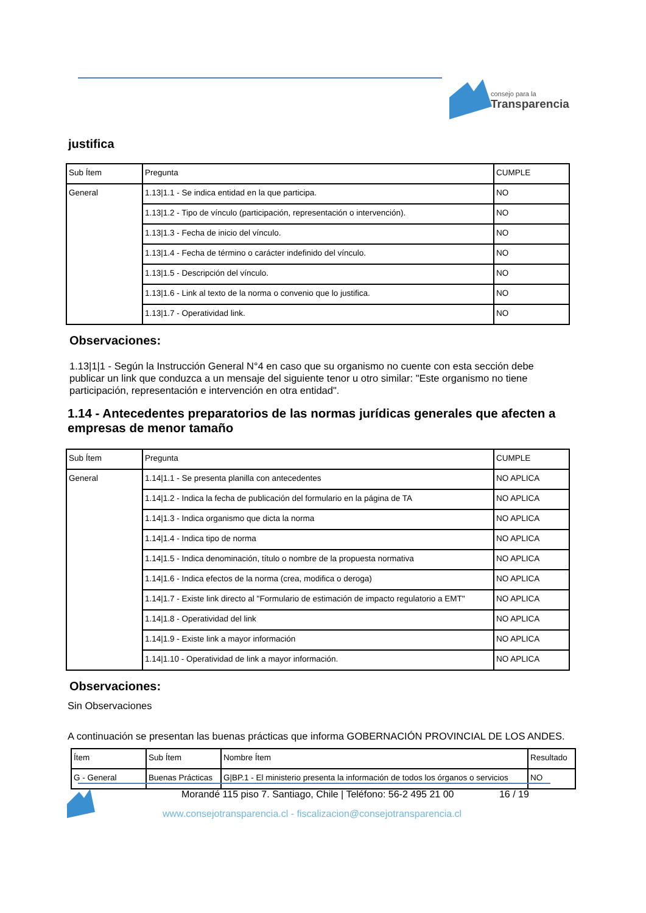consejo para la
Transparencia
justifica
| Sub Ítem | Pregunta | CUMPLE |
| General | 1.13/1.1 - Se indica entidad en la que participa. | NO |
| | 1.13/1.2 - Tipo de vínculo (participación, representación o intervención). | NO |
| | 1.13/1.3 - Fecha de inicio del vínculo. | NO |
| | 1.13/1.4 - Fecha de término o carácter indefinido del vínculo. | NO |
| | 1.13/1.5 - Descripción del vínculo. | NO |
| | 1.13/1.6 - Link al texto de la norma o convenio que lo justifica. | NO |
| | 1.13/1.7 - Operatividad link. | NO |
Observaciones:
1.13|1|1 - Según la Instrucción General N°4 en caso que su organismo no cuente con esta sección debe publicar un link que conduzca a un mensaje del siguiente tenor u otro similar: "Este organismo no tiene participación, representación e intervención en otra entidad".
1.14 - Antecedentes preparatorios de las normas jurídicas generales que afecten a empresas de menor tamaño
| Sub Ítem | Pregunta | CUMPLE |
| General | 1.14/1.1 - Se presenta planilla con antecedentes | NO APLICA |
| | 1.14/1.2 - Indica la fecha de publicación del formulario en la página de TA | NO APLICA |
| | 1.14/1.3 - Indica organismo que dicta la norma | NO APLICA |
| | 1.14/1.4 - Indica tipo de norma | NO APLICA |
| | 1.14/1.5 - Indica denominación, título o nombre de la propuesta normativa | NO APLICA |
| | 1.14/1.6 - Indica efectos de la norma (crea, modifica o deroga) | NO APLICA |
| | 1.14/1.7 - Existe link directo al "Formulario de estimación de impacto regulatorio a EMT" | NO APLICA |
| | 1.14/1.8 - Operatividad del link | NO APLICA |
| | 1.14/1.9 - Existe link a mayor información | NO APLICA |
| | 1.14/1.10 - Operatividad de link a mayor información. | NO APLICA |
Observaciones:
Sin Observaciones
A continuación se presentan las buenas prácticas que informa GOBERNACIÓN PROVINCIAL DE LOS ANDES.
| Ítem | Sub Ítem | Nombre Ítem | Resultado |
| G - General | Buenas Prácticas | G/BP.1 - El ministerio presenta la información de todos los órganos o servicios | NO |
Morandé 115 piso 7. Santiago, Chile | Teléfono: 56-2 495 21 00 16 / 19
www.consejotransparencia.cl - fiscalizacion@consejotransparencia.cl